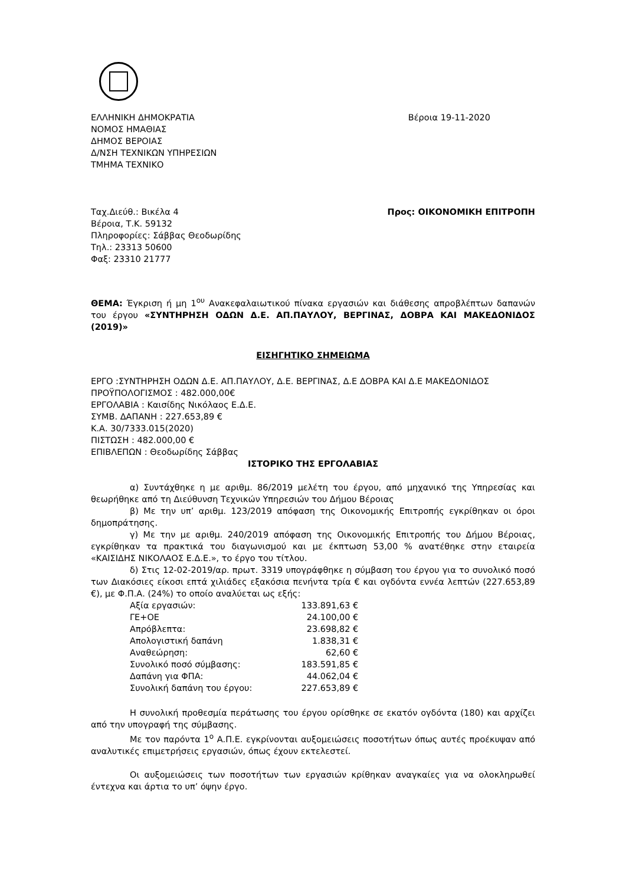ΕΛΛΗΝΙΚΗ ΔΗΜΟΚΡΑΤΙΑ
ΝΟΜΟΣ ΗΜΑΘΙΑΣ
ΔΗΜΟΣ ΒΕΡΟΙΑΣ
Δ/ΝΣΗ ΤΕΧΝΙΚΩΝ ΥΠΗΡΕΣΙΩΝ
ΤΜΗΜΑ ΤΕΧΝΙΚΟ
Βέροια 19-11-2020
Ταχ.Διεύθ.: Βικέλα 4
Βέροια, Τ.Κ. 59132
Πληροφορίες: Σάββας Θεοδωρίδης
Τηλ.: 23313 50600
Φαξ: 23310 21777
Προς: ΟΙΚΟΝΟΜΙΚΗ ΕΠΙΤΡΟΠΗ
ΘΕΜΑ: Έγκριση ή μη 1<sup>ου</sup> Ανακεφαλαιωτικού πίνακα εργασιών και διάθεσης απροβλέπτων δαπανών του έργου «ΣΥΝΤΗΡΗΣΗ ΟΔΩΝ Δ.Ε. ΑΠ.ΠΑΥΛΟΥ, ΒΕΡΓΙΝΑΣ, ΔΟΒΡΑ ΚΑΙ ΜΑΚΕΔΟΝΙΔΟΣ (2019)»
ΕΙΣΗΓΗΤΙΚΟ ΣΗΜΕΙΩΜΑ
ΕΡΓΟ :ΣΥΝΤΗΡΗΣΗ ΟΔΩΝ Δ.Ε. ΑΠ.ΠΑΥΛΟΥ, Δ.Ε. ΒΕΡΓΙΝΑΣ, Δ.Ε ΔΟΒΡΑ ΚΑΙ Δ.Ε ΜΑΚΕΔΟΝΙΔΟΣ
ΠΡΟΫΠΟΛΟΓΙΣΜΟΣ : 482.000,00€
ΕΡΓΟΛΑΒΙΑ : Καισίδης Νικόλαος Ε.Δ.Ε.
ΣΥΜΒ. ΔΑΠΑΝΗ : 227.653,89 €
Κ.Α. 30/7333.015(2020)
ΠΙΣΤΩΣΗ : 482.000,00 €
ΕΠΙΒΛΕΠΩΝ : Θεοδωρίδης Σάββας
ΙΣΤΟΡΙΚΟ ΤΗΣ ΕΡΓΟΛΑΒΙΑΣ
α) Συντάχθηκε η με αριθμ. 86/2019 μελέτη του έργου, από μηχανικό της Υπηρεσίας και θεωρήθηκε από τη Διεύθυνση Τεχνικών Υπηρεσιών του Δήμου Βέροιας
β) Με την υπ’ αριθμ. 123/2019 απόφαση της Οικονομικής Επιτροπής εγκρίθηκαν οι όροι δημοπράτησης.
γ) Με την με αριθμ. 240/2019 απόφαση της Οικονομικής Επιτροπής του Δήμου Βέροιας, εγκρίθηκαν τα πρακτικά του διαγωνισμού και με έκπτωση 53,00 % ανατέθηκε στην εταιρεία «ΚΑΙΣΙΔΗΣ ΝΙΚΟΛΑΟΣ Ε.Δ.Ε.», το έργο του τίτλου.
δ) Στις 12-02-2019/αρ. πρωτ. 3319 υπογράφθηκε η σύμβαση του έργου για το συνολικό ποσό των Διακόσιες είκοσι επτά χιλιάδες εξακόσια πενήντα τρία € και ογδόντα εννέα λεπτών (227.653,89 €), με Φ.Π.Α. (24%) το οποίο αναλύεται ως εξής:
| Αξία εργασιών: | 133.891,63 € |
| ΓΕ+ΟΕ | 24.100,00 € |
| Απρόβλεπτα: | 23.698,82 € |
| Απολογιστική δαπάνη | 1.838,31 € |
| Αναθεώρηση: | 62,60 € |
| Συνολικό ποσό σύμβασης: | 183.591,85 € |
| Δαπάνη για ΦΠΑ: | 44.062,04 € |
| Συνολική δαπάνη του έργου: | 227.653,89 € |
Η συνολική προθεσμία περάτωσης του έργου ορίσθηκε σε εκατόν ογδόντα (180) και αρχίζει από την υπογραφή της σύμβασης.
Με τον παρόντα 1<sup>ο</sup> Α.Π.Ε. εγκρίνονται αυξομειώσεις ποσοτήτων όπως αυτές προέκυψαν από αναλυτικές επιμετρήσεις εργασιών, όπως έχουν εκτελεστεί.
Οι αυξομειώσεις των ποσοτήτων των εργασιών κρίθηκαν αναγκαίες για να ολοκληρωθεί έντεχνα και άρτια το υπ’ όψην έργο.